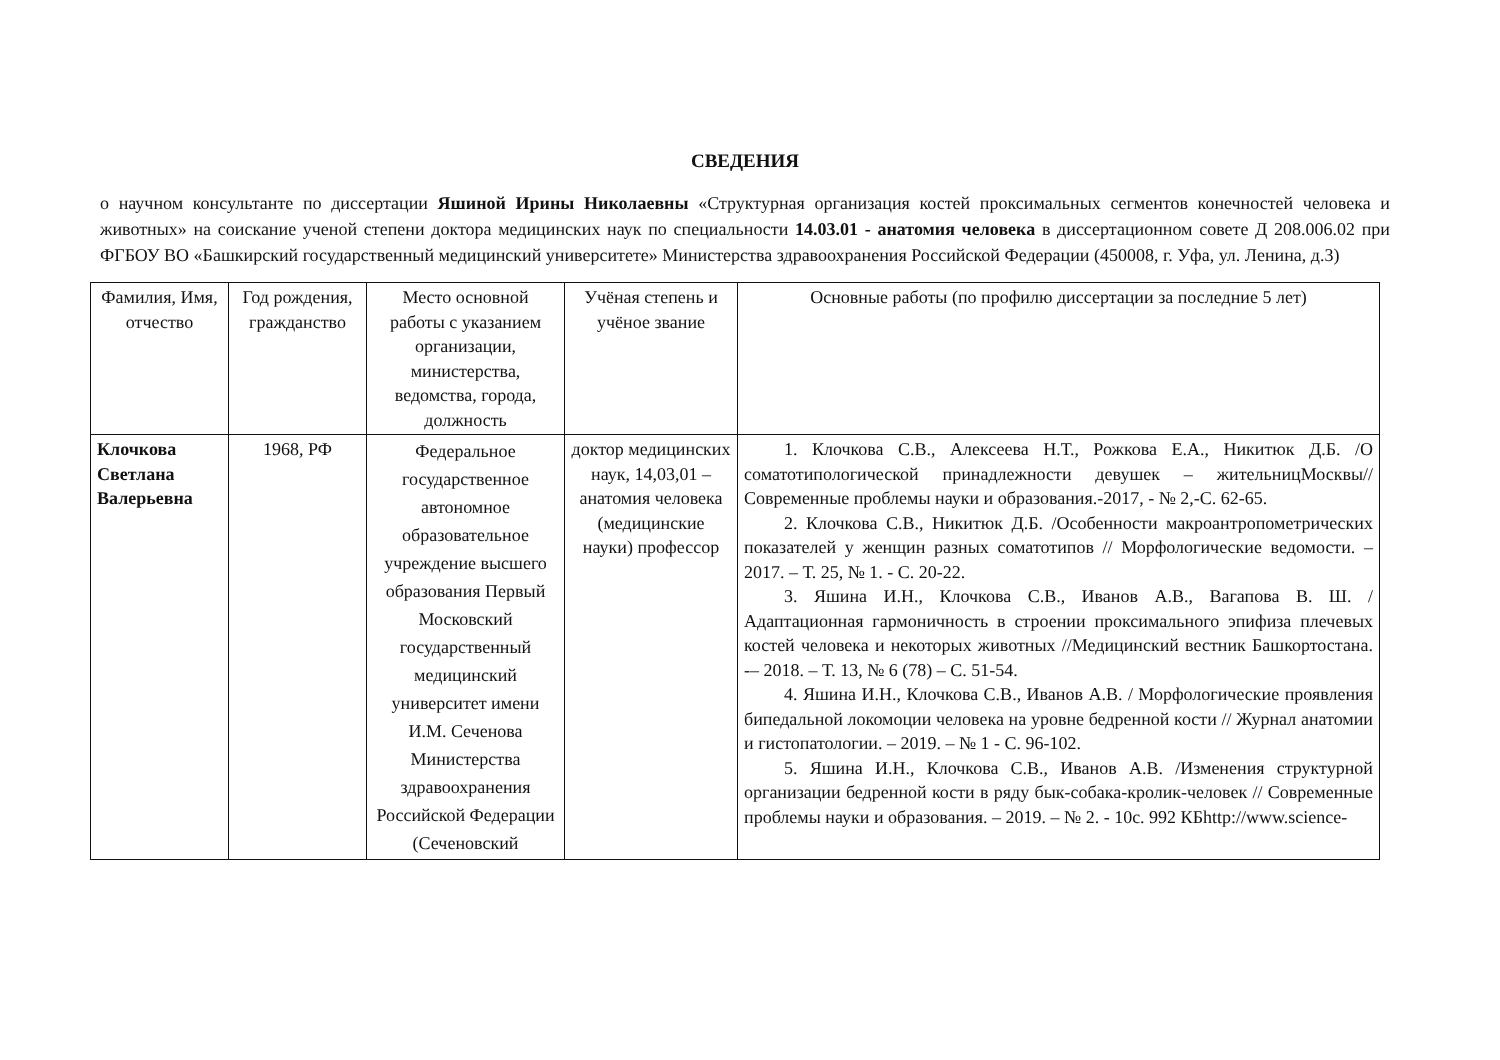СВЕДЕНИЯ
о научном консультанте по диссертации Яшиной Ирины Николаевны «Структурная организация костей проксимальных сегментов конечностей человека и животных» на соискание ученой степени доктора медицинских наук по специальности 14.03.01 - анатомия человека в диссертационном совете Д 208.006.02 при ФГБОУ ВО «Башкирский государственный медицинский университете» Министерства здравоохранения Российской Федерации (450008, г. Уфа, ул. Ленина, д.3)
| Фамилия, Имя, отчество | Год рождения, гражданство | Место основной работы с указанием организации, министерства, ведомства, города, должность | Учёная степень и учёное звание | Основные работы (по профилю диссертации за последние 5 лет) |
| --- | --- | --- | --- | --- |
| Клочкова Светлана Валерьевна | 1968, РФ | Федеральное государственное автономное образовательное учреждение высшего образования Первый Московский государственный медицинский университет имени И.М. Сеченова Министерства здравоохранения Российской Федерации (Сеченовский | доктор медицинских наук, 14,03,01 – анатомия человека (медицинские науки) профессор | 1. Клочкова С.В., Алексеева Н.Т., Рожкова Е.А., Никитюк Д.Б. /О соматотипологической принадлежности девушек – жительницМосквы//Современные проблемы науки и образования.-2017, - № 2,-С. 62-65. 2. Клочкова С.В., Никитюк Д.Б. /Особенности макроантропометрических показателей у женщин разных соматотипов // Морфологические ведомости. – 2017. – Т. 25, № 1. - С. 20-22. 3. Яшина И.Н., Клочкова С.В., Иванов А.В., Вагапова В. Ш. / Адаптационная гармоничность в строении проксимального эпифиза плечевых костей человека и некоторых животных //Медицинский вестник Башкортостана. -– 2018. – Т. 13, № 6 (78) – С. 51-54. 4. Яшина И.Н., Клочкова С.В., Иванов А.В. / Морфологические проявления бипедальной локомоции человека на уровне бедренной кости // Журнал анатомии и гистопатологии. – 2019. – № 1 - С. 96-102. 5. Яшина И.Н., Клочкова С.В., Иванов А.В. /Изменения структурной организации бедренной кости в ряду бык-собака-кролик-человек // Современные проблемы науки и образования. – 2019. – № 2. - 10с. 992 КБhttp://www.science- |